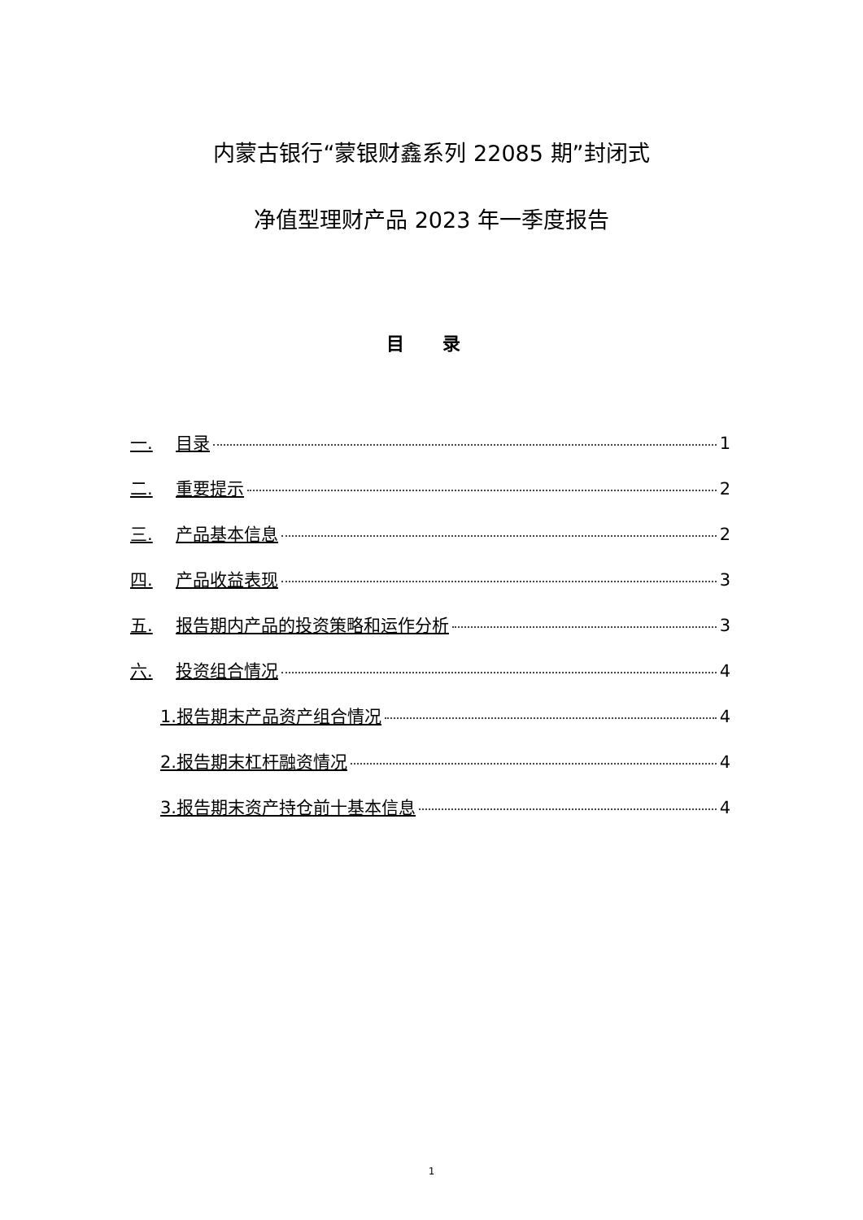内蒙古银行“蒙银财鑫系列 22085 期”封闭式
净值型理财产品 2023 年一季度报告
目 录
一. 目录 1
二. 重要提示 2
三. 产品基本信息 2
四. 产品收益表现 3
五. 报告期内产品的投资策略和运作分析 3
六. 投资组合情况 4
1.报告期末产品资产组合情况 4
2.报告期末杠杆融资情况 4
3.报告期末资产持仓前十基本信息 4
1